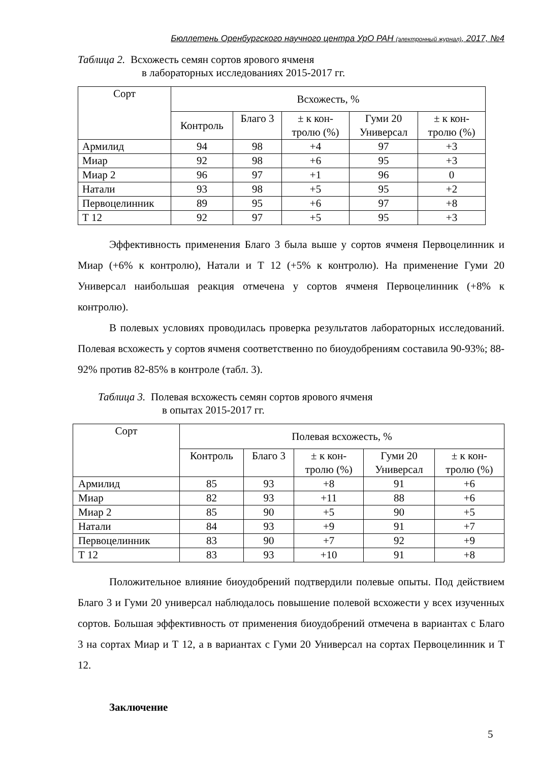Бюллетень Оренбургского научного центра УрО РАН (электронный журнал), 2017, №4
Таблица 2. Всхожесть семян сортов ярового ячменя
в лабораторных исследованиях 2015-2017 гг.
| Сорт | Всхожесть, % | | | | |
| --- | --- | --- | --- | --- | --- |
| | Контроль | Благо 3 | ± к кон- тролю (%) | Гуми 20 Универсал | ± к кон- тролю (%) |
| Армилид | 94 | 98 | +4 | 97 | +3 |
| Миар | 92 | 98 | +6 | 95 | +3 |
| Миар 2 | 96 | 97 | +1 | 96 | 0 |
| Натали | 93 | 98 | +5 | 95 | +2 |
| Первоцелинник | 89 | 95 | +6 | 97 | +8 |
| Т 12 | 92 | 97 | +5 | 95 | +3 |
Эффективность применения Благо 3 была выше у сортов ячменя Первоцелинник и Миар (+6% к контролю), Натали и Т 12 (+5% к контролю). На применение Гуми 20 Универсал наибольшая реакция отмечена у сортов ячменя Первоцелинник (+8% к контролю).
В полевых условиях проводилась проверка результатов лабораторных исследований. Полевая всхожесть у сортов ячменя соответственно по биоудобрениям составила 90-93%; 88-92% против 82-85% в контроле (табл. 3).
Таблица 3. Полевая всхожесть семян сортов ярового ячменя
в опытах 2015-2017 гг.
| Сорт | Полевая всхожесть, % | | | | |
| --- | --- | --- | --- | --- | --- |
| | Контроль | Благо 3 | ± к кон- тролю (%) | Гуми 20 Универсал | ± к кон- тролю (%) |
| Армилид | 85 | 93 | +8 | 91 | +6 |
| Миар | 82 | 93 | +11 | 88 | +6 |
| Миар 2 | 85 | 90 | +5 | 90 | +5 |
| Натали | 84 | 93 | +9 | 91 | +7 |
| Первоцелинник | 83 | 90 | +7 | 92 | +9 |
| Т 12 | 83 | 93 | +10 | 91 | +8 |
Положительное влияние биоудобрений подтвердили полевые опыты. Под действием Благо 3 и Гуми 20 универсал наблюдалось повышение полевой всхожести у всех изученных сортов. Большая эффективность от применения биоудобрений отмечена в вариантах с Благо 3 на сортах Миар и Т 12, а в вариантах с Гуми 20 Универсал на сортах Первоцелинник и Т 12.
Заключение
5